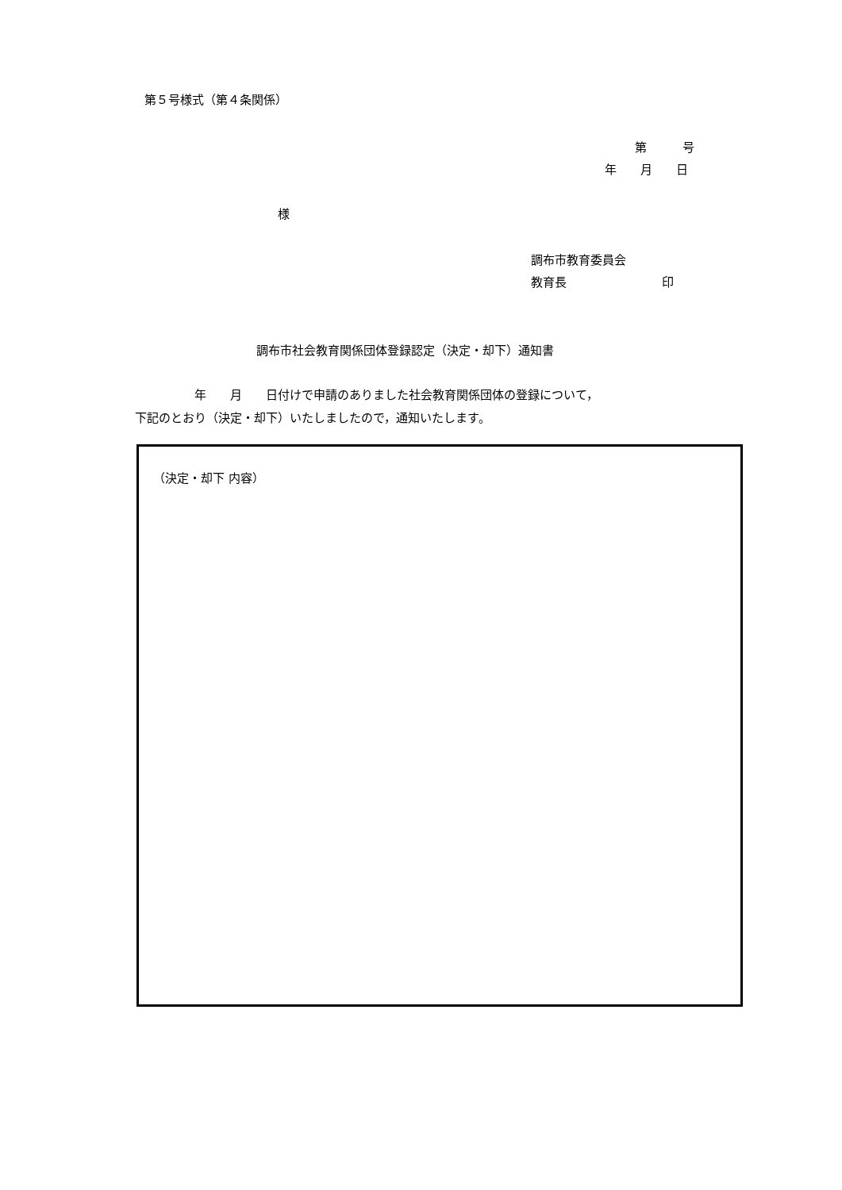第５号様式（第４条関係）
第　　　号
年　　月　　日
様
調布市教育委員会
教育長　　　　　　　　印
調布市社会教育関係団体登録認定（決定・却下）通知書
　　　　　年　　月　　日付けで申請のありました社会教育関係団体の登録について，
下記のとおり（決定・却下）いたしましたので，通知いたします。
（決定・却下 内容）